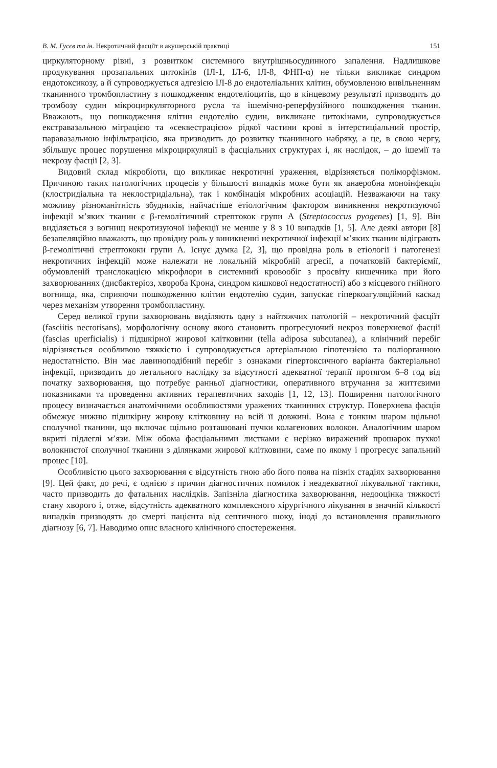В. М. Гусєв та ін. Некротичний фасціїт в акушерській практиці 151
циркуляторному рівні, з розвитком системного внутрішньосудинного запалення. Надлишкове продукування прозапальних цитокінів (ІЛ-1, ІЛ-6, ІЛ-8, ФНП-α) не тільки викликає синдром ендотоксикозу, а й супроводжується адгезією ІЛ-8 до ендотеліальних клітин, обумовленою вивільненням тканинного тромбопластину з пошкодженям ендотеліоцитів, що в кінцевому результаті призводить до тромбозу судин мікроциркуляторного русла та ішемічно-реперфузійного пошкодження тканин. Вважають, що пошкодження клітин ендотелію судин, викликане цитокінами, супроводжується екстравазальною міграцією та «секвестрацією» рідкої частини крові в інтерстиціальний простір, паравазальною інфільтрацією, яка призводить до розвитку тканинного набряку, а це, в свою чергу, збільшує процес порушення мікроциркуляції в фасціальних структурах і, як наслідок, – до ішемії та некрозу фасції [2, 3].
Видовий склад мікробіоти, що викликає некротичні ураження, відрізняється поліморфізмом. Причиною таких патологічних процесів у більшості випадків може бути як анаеробна моноінфекція (клостридіальна та неклостридіальна), так і комбінація мікробних асоціацій. Незважаючи на таку можливу різноманітність збудників, найчастіше етіологічним фактором виникнення некротизуючої інфекції м’яких тканин є β-гемолітичний стрептокок групи А (Streptococcus pyogenes) [1, 9]. Він виділяється з вогнищ некротизуючої інфекції не менше у 8 з 10 випадків [1, 5]. Але деякі автори [8] безапеляційно вважають, що провідну роль у виникненні некротичної інфекції м’яких тканин відіграють β-гемолітичні стрептококи групи А. Існує думка [2, 3], що провідна роль в етіології і патогенезі некротичних інфекцій може належати не локальній мікробній агресії, а початковій бактеріємії, обумовленій транслокацією мікрофлори в системний кровообіг з просвіту кишечника при його захворюваннях (дисбактеріоз, хвороба Крона, синдром кишкової недостатності) або з місцевого гнійного вогнища, яка, сприяючи пошкодженню клітин ендотелію судин, запускає гіперкоагуляційний каскад через механізм утворення тромбопластину.
Серед великої групи захворювань виділяють одну з найтяжчих патологій – некротичний фасціїт (fasciitis necrotisans), морфологічну основу якого становить прогресуючий некроз поверхневої фасції (fascias uperficialis) і підшкірної жирової клітковини (tella adiposa subcutanea), а клінічний перебіг відрізняється особливою тяжкістю і супроводжується артеріальною гіпотензією та поліорганною недостатністю. Він має лавиноподібний перебіг з ознаками гіпертоксичного варіанта бактеріальної інфекції, призводить до летального наслідку за відсутності адекватної терапії протягом 6–8 год від початку захворювання, що потребує ранньої діагностики, оперативного втручання за життєвими показниками та проведення активних терапевтичних заходів [1, 12, 13]. Поширення патологічного процесу визначається анатомічними особливостями уражених тканинних структур. Поверхнева фасція обмежує нижню підшкірну жирову клітковину на всій її довжині. Вона є тонким шаром щільної сполучної тканини, що включає щільно розташовані пучки колагенових волокон. Аналогічним шаром вкриті підлеглі м’язи. Між обома фасціальними листками є нерізко виражений прошарок пухкої волокнистої сполучної тканини з ділянками жирової клітковини, саме по якому і прогресує запальний процес [10].
Особливістю цього захворювання є відсутність гною або його поява на пізніх стадіях захворювання [9]. Цей факт, до речі, є однією з причин діагностичних помилок і неадекватної лікувальної тактики, часто призводить до фатальних наслідків. Запізніла діагностика захворювання, недооцінка тяжкості стану хворого і, отже, відсутність адекватного комплексного хірургічного лікування в значній кількості випадків призводять до смерті пацієнта від септичного шоку, іноді до встановлення правильного діагнозу [6, 7]. Наводимо опис власного клінічного спостереження.